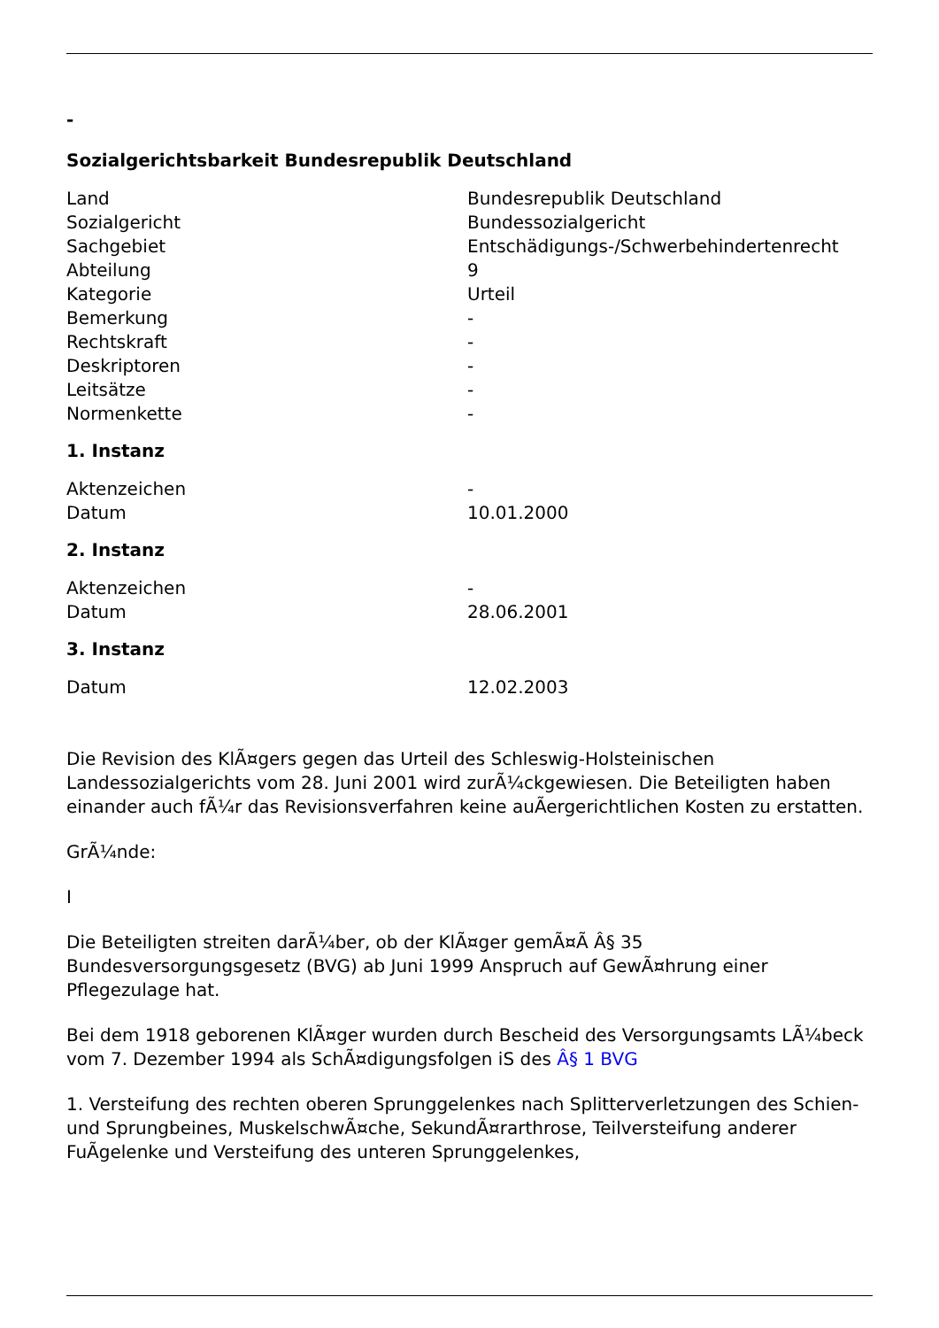-
Sozialgerichtsbarkeit Bundesrepublik Deutschland
| Land | Bundesrepublik Deutschland |
| Sozialgericht | Bundessozialgericht |
| Sachgebiet | Entschädigungs-/Schwerbehindertenrecht |
| Abteilung | 9 |
| Kategorie | Urteil |
| Bemerkung | - |
| Rechtskraft | - |
| Deskriptoren | - |
| Leitsätze | - |
| Normenkette | - |
1. Instanz
| Aktenzeichen | - |
| Datum | 10.01.2000 |
2. Instanz
| Aktenzeichen | - |
| Datum | 28.06.2001 |
3. Instanz
| Datum | 12.02.2003 |
Die Revision des KlÃ¤gers gegen das Urteil des Schleswig-Holsteinischen Landessozialgerichts vom 28. Juni 2001 wird zurÃ¼ckgewiesen. Die Beteiligten haben einander auch fÃ¼r das Revisionsverfahren keine auÃergerichtlichen Kosten zu erstatten.
GrÃ¼nde:
I
Die Beteiligten streiten darÃ¼ber, ob der KlÃ¤ger gemÃ¤Ã Â§ 35 Bundesversorgungsgesetz (BVG) ab Juni 1999 Anspruch auf GewÃ¤hrung einer Pflegezulage hat.
Bei dem 1918 geborenen KlÃ¤ger wurden durch Bescheid des Versorgungsamts LÃ¼beck vom 7. Dezember 1994 als SchÃ¤digungsfolgen iS des Â§ 1 BVG
1. Versteifung des rechten oberen Sprunggelenkes nach Splitterverletzungen des Schien- und Sprungbeines, MuskelschwÃ¤che, SekundÃ¤rarthrose, Teilversteifung anderer FuÃgelenke und Versteifung des unteren Sprunggelenkes,